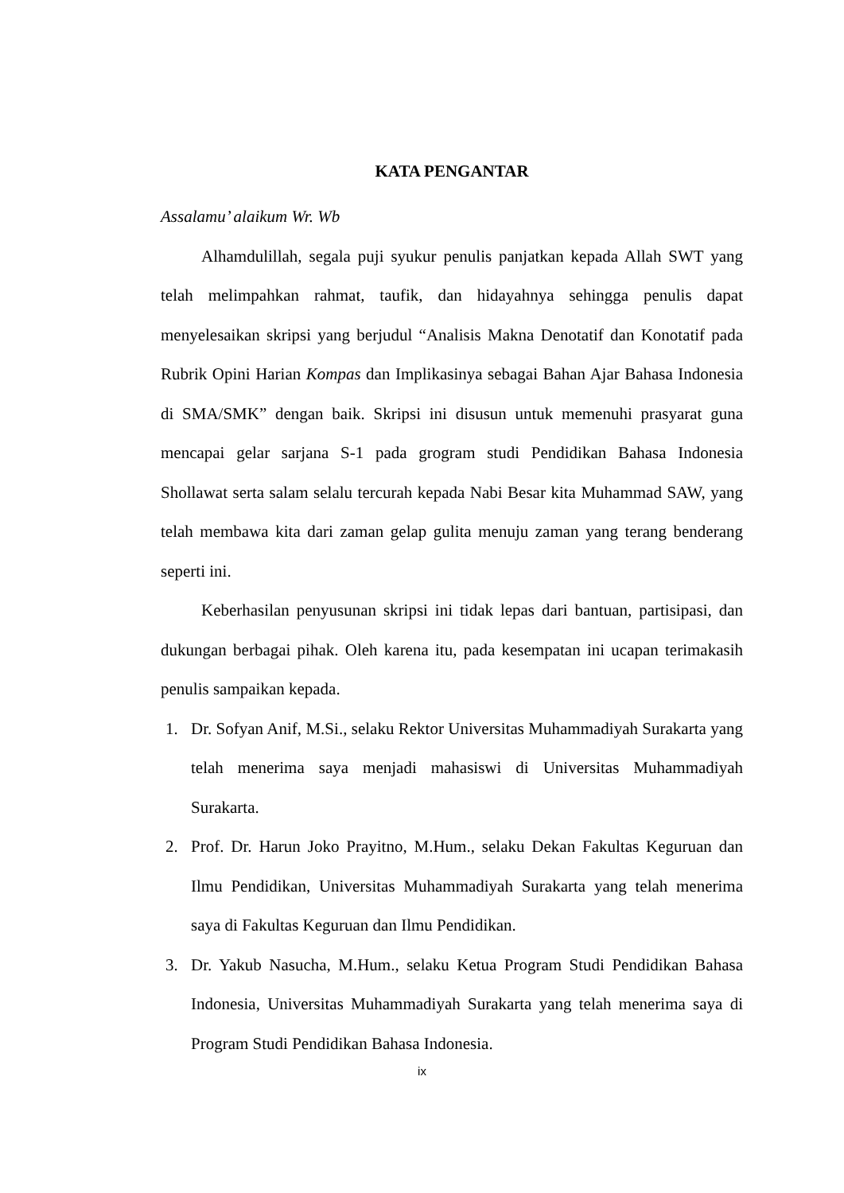KATA PENGANTAR
Assalamu’ alaikum Wr. Wb
Alhamdulillah, segala puji syukur penulis panjatkan kepada Allah SWT yang telah melimpahkan rahmat, taufik, dan hidayahnya sehingga penulis dapat menyelesaikan skripsi yang berjudul “Analisis Makna Denotatif dan Konotatif pada Rubrik Opini Harian Kompas dan Implikasinya sebagai Bahan Ajar Bahasa Indonesia di SMA/SMK” dengan baik. Skripsi ini disusun untuk memenuhi prasyarat guna mencapai gelar sarjana S-1 pada grogram studi Pendidikan Bahasa Indonesia Shollawat serta salam selalu tercurah kepada Nabi Besar kita Muhammad SAW, yang telah membawa kita dari zaman gelap gulita menuju zaman yang terang benderang seperti ini.
Keberhasilan penyusunan skripsi ini tidak lepas dari bantuan, partisipasi, dan dukungan berbagai pihak. Oleh karena itu, pada kesempatan ini ucapan terimakasih penulis sampaikan kepada.
1. Dr. Sofyan Anif, M.Si., selaku Rektor Universitas Muhammadiyah Surakarta yang telah menerima saya menjadi mahasiswi di Universitas Muhammadiyah Surakarta.
2. Prof. Dr. Harun Joko Prayitno, M.Hum., selaku Dekan Fakultas Keguruan dan Ilmu Pendidikan, Universitas Muhammadiyah Surakarta yang telah menerima saya di Fakultas Keguruan dan Ilmu Pendidikan.
3. Dr. Yakub Nasucha, M.Hum., selaku Ketua Program Studi Pendidikan Bahasa Indonesia, Universitas Muhammadiyah Surakarta yang telah menerima saya di Program Studi Pendidikan Bahasa Indonesia.
ix